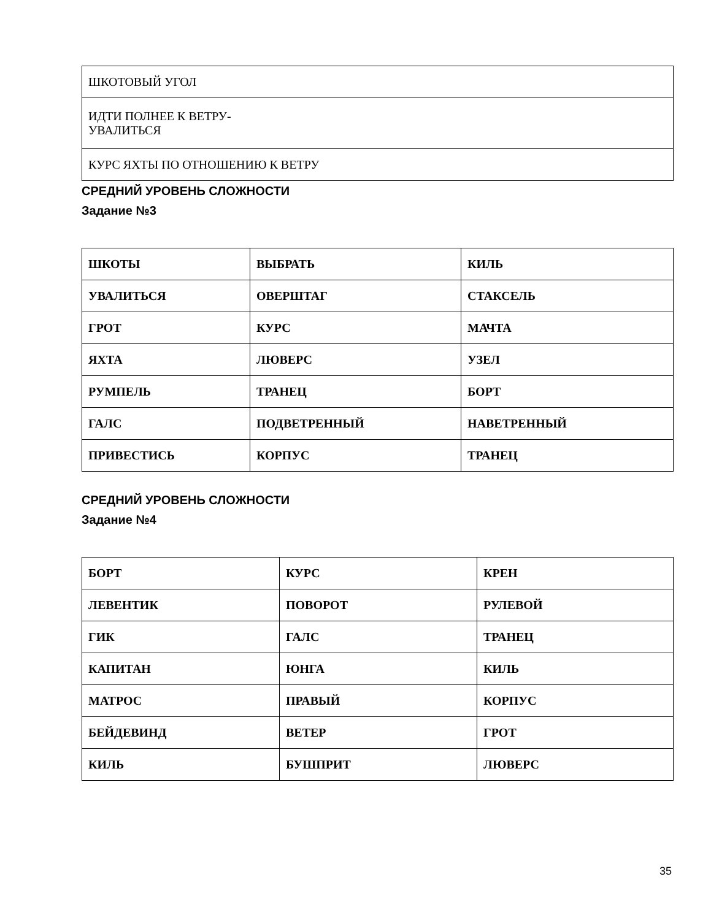| ШКОТОВЫЙ УГОЛ |
| ИДТИ ПОЛНЕЕ К ВЕТРУ- УВАЛИТЬСЯ |
| КУРС ЯХТЫ ПО ОТНОШЕНИЮ К ВЕТРУ |
СРЕДНИЙ УРОВЕНЬ СЛОЖНОСТИ
Задание №3
| ШКОТЫ | ВЫБРАТЬ | КИЛЬ |
| УВАЛИТЬСЯ | ОВЕРШТАГ | СТАКСЕЛЬ |
| ГРОТ | КУРС | МАЧТА |
| ЯХТА | ЛЮВЕРС | УЗЕЛ |
| РУМПЕЛЬ | ТРАНЕЦ | БОРТ |
| ГАЛС | ПОДВЕТРЕННЫЙ | НАВЕТРЕННЫЙ |
| ПРИВЕСТИСЬ | КОРПУС | ТРАНЕЦ |
СРЕДНИЙ УРОВЕНЬ СЛОЖНОСТИ
Задание №4
| БОРТ | КУРС | КРЕН |
| ЛЕВЕНТИК | ПОВОРОТ | РУЛЕВОЙ |
| ГИК | ГАЛС | ТРАНЕЦ |
| КАПИТАН | ЮНГА | КИЛЬ |
| МАТРОС | ПРАВЫЙ | КОРПУС |
| БЕЙДЕВИНД | ВЕТЕР | ГРОТ |
| КИЛЬ | БУШПРИТ | ЛЮВЕРС |
35